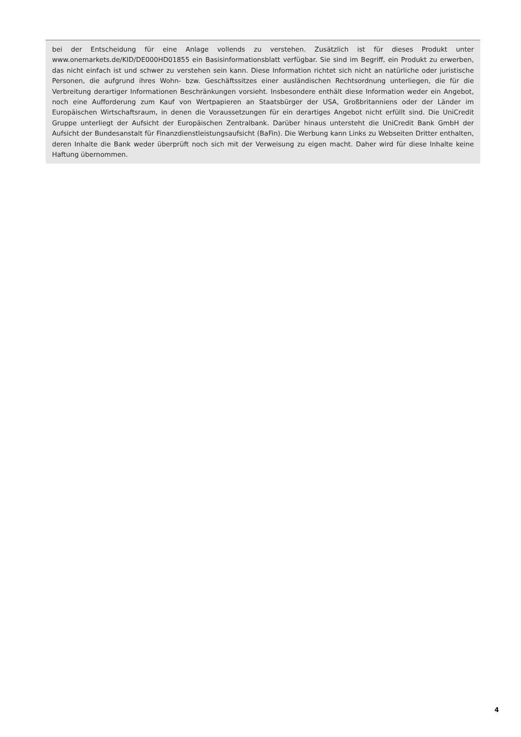bei der Entscheidung für eine Anlage vollends zu verstehen. Zusätzlich ist für dieses Produkt unter www.onemarkets.de/KID/DE000HD01855 ein Basisinformationsblatt verfügbar. Sie sind im Begriff, ein Produkt zu erwerben, das nicht einfach ist und schwer zu verstehen sein kann. Diese Information richtet sich nicht an natürliche oder juristische Personen, die aufgrund ihres Wohn- bzw. Geschäftssitzes einer ausländischen Rechtsordnung unterliegen, die für die Verbreitung derartiger Informationen Beschränkungen vorsieht. Insbesondere enthält diese Information weder ein Angebot, noch eine Aufforderung zum Kauf von Wertpapieren an Staatsbürger der USA, Großbritanniens oder der Länder im Europäischen Wirtschaftsraum, in denen die Voraussetzungen für ein derartiges Angebot nicht erfüllt sind. Die UniCredit Gruppe unterliegt der Aufsicht der Europäischen Zentralbank. Darüber hinaus untersteht die UniCredit Bank GmbH der Aufsicht der Bundesanstalt für Finanzdienstleistungsaufsicht (BaFin). Die Werbung kann Links zu Webseiten Dritter enthalten, deren Inhalte die Bank weder überprüft noch sich mit der Verweisung zu eigen macht. Daher wird für diese Inhalte keine Haftung übernommen.
4